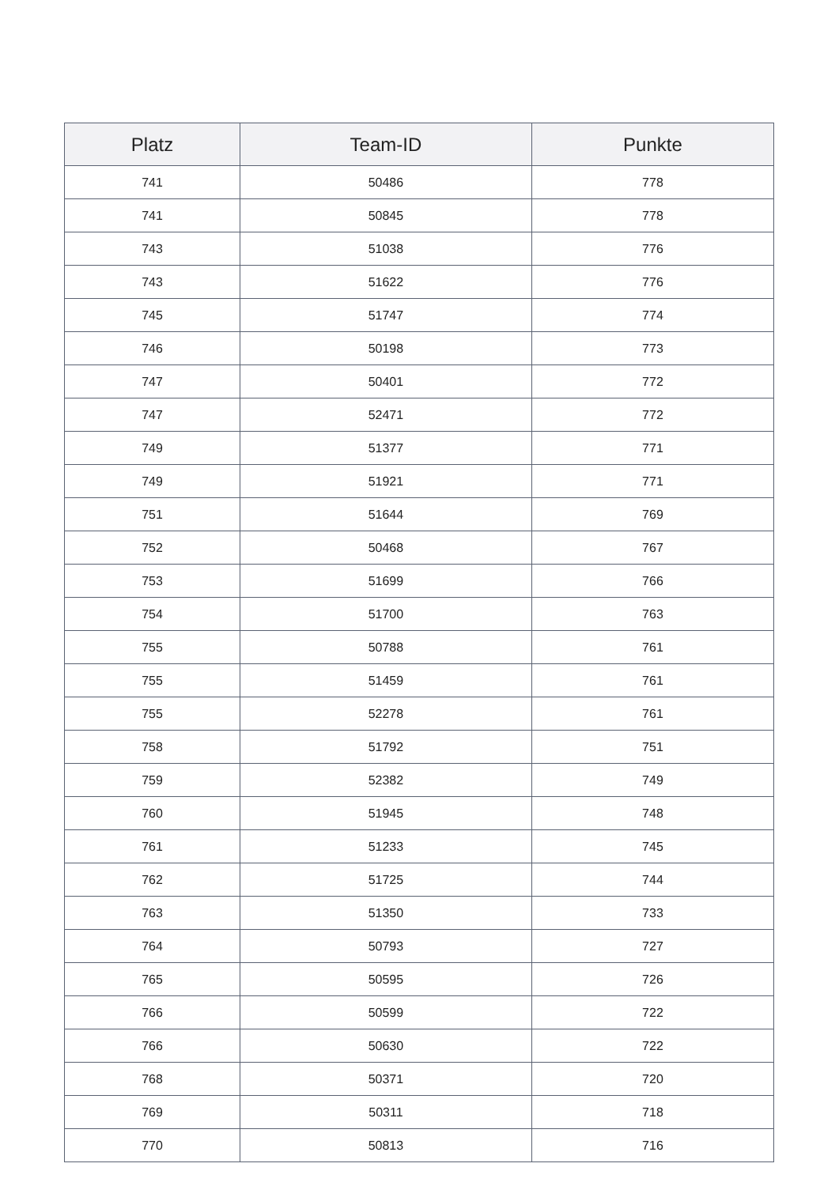| Platz | Team-ID | Punkte |
| --- | --- | --- |
| 741 | 50486 | 778 |
| 741 | 50845 | 778 |
| 743 | 51038 | 776 |
| 743 | 51622 | 776 |
| 745 | 51747 | 774 |
| 746 | 50198 | 773 |
| 747 | 50401 | 772 |
| 747 | 52471 | 772 |
| 749 | 51377 | 771 |
| 749 | 51921 | 771 |
| 751 | 51644 | 769 |
| 752 | 50468 | 767 |
| 753 | 51699 | 766 |
| 754 | 51700 | 763 |
| 755 | 50788 | 761 |
| 755 | 51459 | 761 |
| 755 | 52278 | 761 |
| 758 | 51792 | 751 |
| 759 | 52382 | 749 |
| 760 | 51945 | 748 |
| 761 | 51233 | 745 |
| 762 | 51725 | 744 |
| 763 | 51350 | 733 |
| 764 | 50793 | 727 |
| 765 | 50595 | 726 |
| 766 | 50599 | 722 |
| 766 | 50630 | 722 |
| 768 | 50371 | 720 |
| 769 | 50311 | 718 |
| 770 | 50813 | 716 |